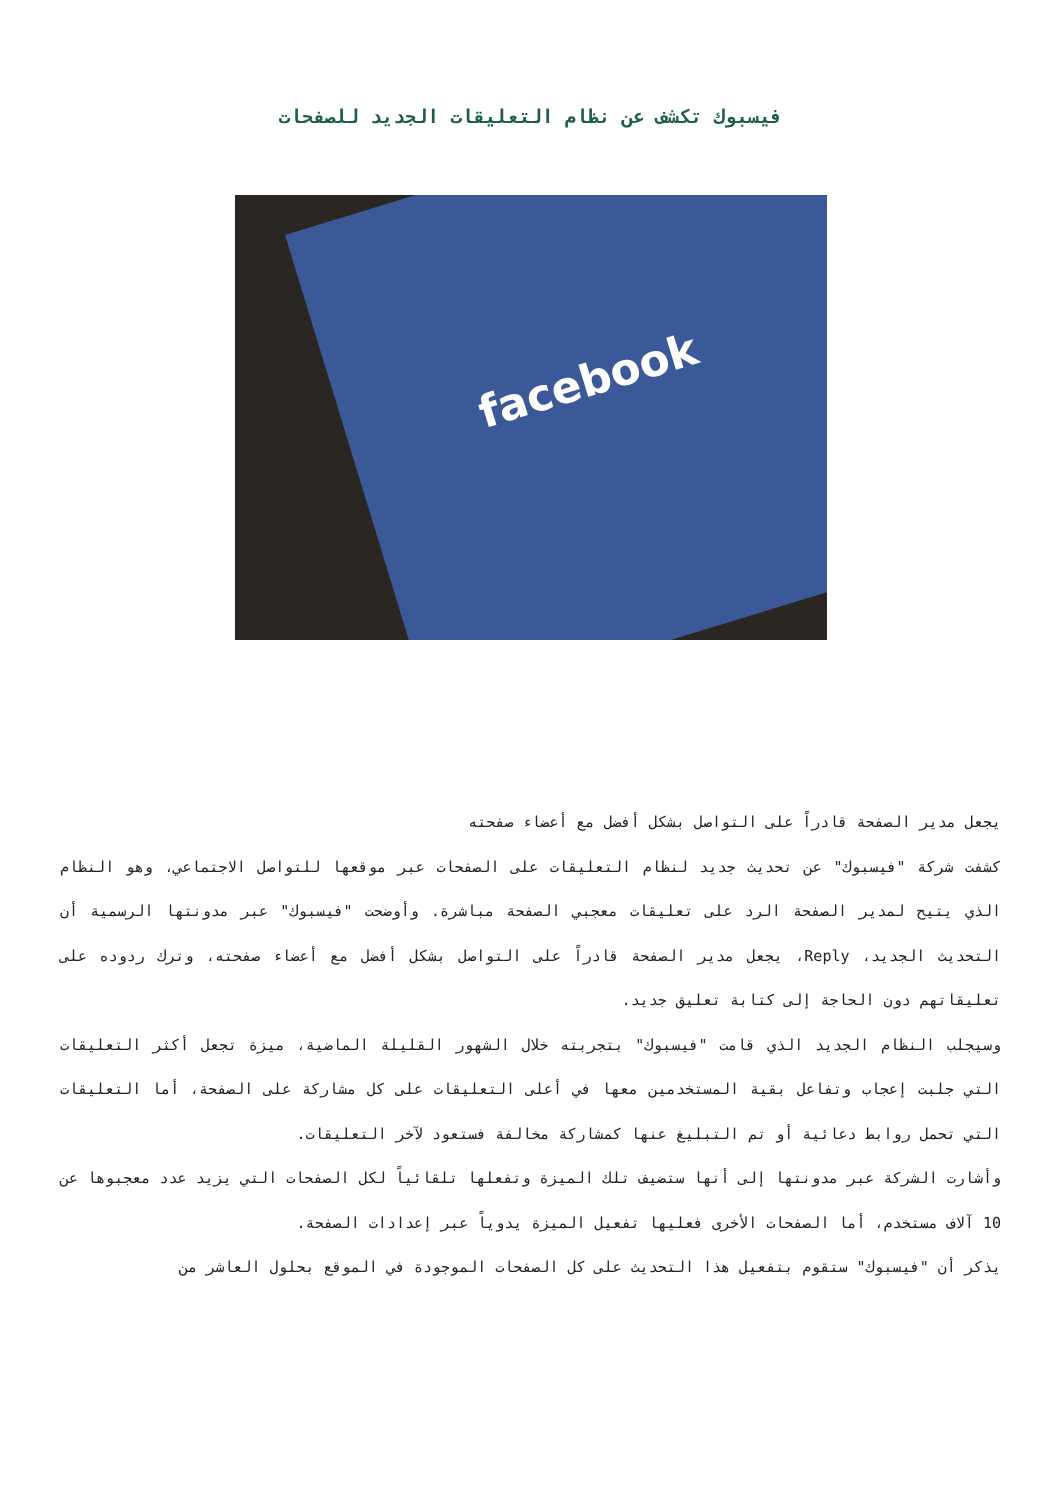فيسبوك تكشف عن نظام التعليقات الجديد للصفحات
facebook
يجعل مدير الصفحة قادراً على التواصل بشكل أفضل مع أعضاء صفحته
كشفت شركة "فيسبوك" عن تحديث جديد لنظام التعليقات على الصفحات عبر موقعها للتواصل الاجتماعي، وهو النظام الذي يتيح لمدير الصفحة الرد على تعليقات معجبي الصفحة مباشرة. وأوضحت "فيسبوك" عبر مدونتها الرسمية أن التحديث الجديد، Reply، يجعل مدير الصفحة قادراً على التواصل بشكل أفضل مع أعضاء صفحته، وترك ردوده على تعليقاتهم دون الحاجة إلى كتابة تعليق جديد.
وسيجلب النظام الجديد الذي قامت "فيسبوك" بتجربته خلال الشهور القليلة الماضية، ميزة تجعل أكثر التعليقات التي جلبت إعجاب وتفاعل بقية المستخدمين معها في أعلى التعليقات على كل مشاركة على الصفحة، أما التعليقات التي تحمل روابط دعائية أو تم التبليغ عنها كمشاركة مخالفة فستعود لآخر التعليقات.
وأشارت الشركة عبر مدونتها إلى أنها ستضيف تلك الميزة وتفعلها تلقائياً لكل الصفحات التي يزيد عدد معجبوها عن 10 آلاف مستخدم، أما الصفحات الأخرى فعليها تفعيل الميزة يدوياً عبر إعدادات الصفحة.
يذكر أن "فيسبوك" ستقوم بتفعيل هذا التحديث على كل الصفحات الموجودة في الموقع بحلول العاشر من